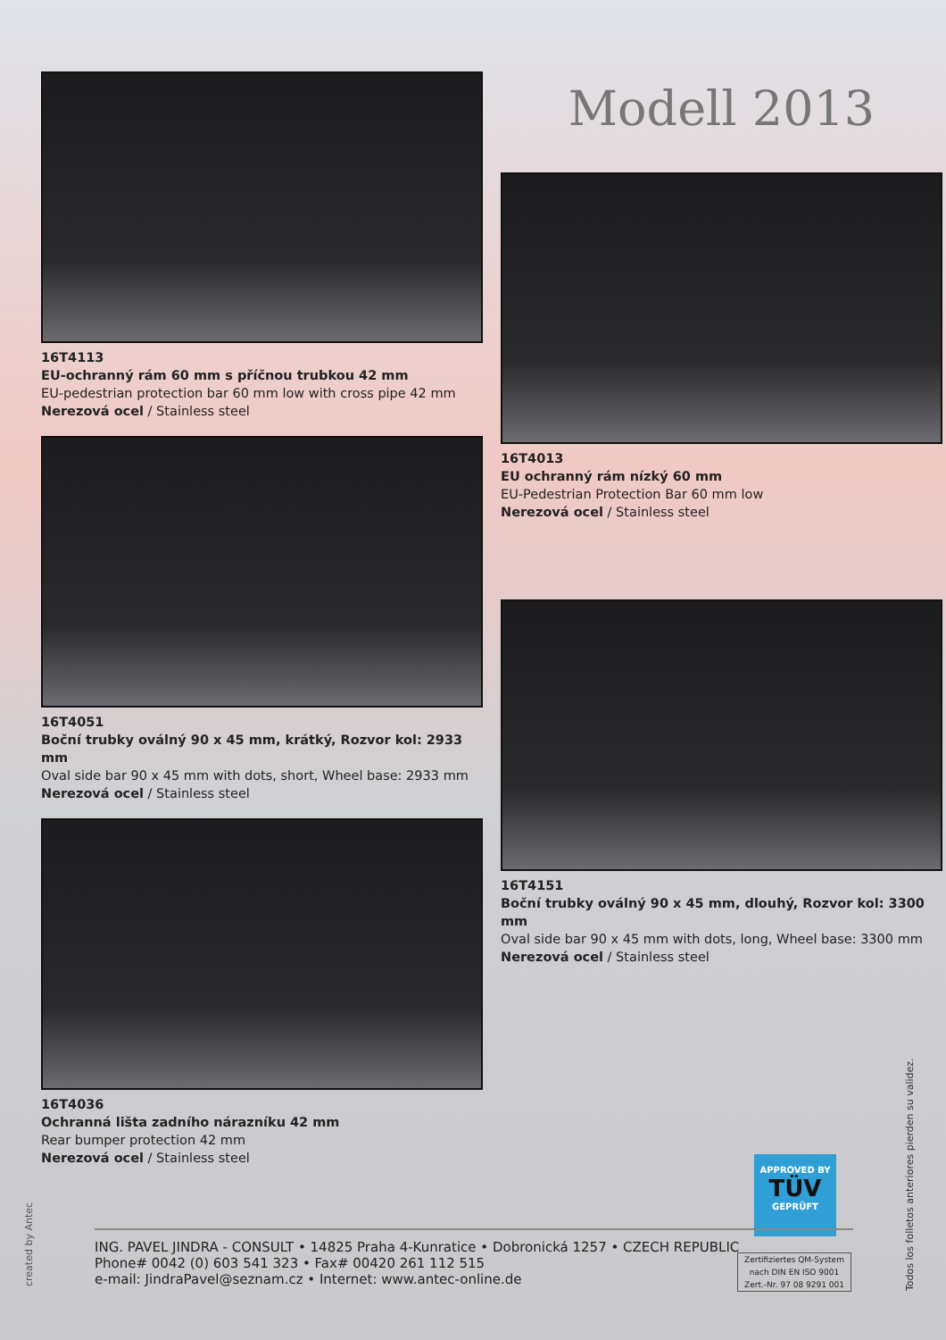16T4113
EU-ochranný rám 60 mm s příčnou trubkou 42 mm
EU-pedestrian protection bar 60 mm low with cross pipe 42 mm
Nerezová ocel / Stainless steel
16T4051
Boční trubky oválný 90 x 45 mm, krátký, Rozvor kol: 2933 mm
Oval side bar 90 x 45 mm with dots, short, Wheel base: 2933 mm
Nerezová ocel / Stainless steel
16T4036
Ochranná lišta zadního nárazníku 42 mm
Rear bumper protection 42 mm
Nerezová ocel / Stainless steel
Modell 2013
16T4013
EU ochranný rám nízký 60 mm
EU-Pedestrian Protection Bar 60 mm low
Nerezová ocel / Stainless steel
16T4151
Boční trubky oválný 90 x 45 mm, dlouhý, Rozvor kol: 3300 mm
Oval side bar 90 x 45 mm with dots, long, Wheel base: 3300 mm
Nerezová ocel / Stainless steel
APPROVED BY
TÜV
GEPRÜFT
ING. PAVEL JINDRA - CONSULT • 14825 Praha 4-Kunratice • Dobronická 1257 • CZECH REPUBLIC
Phone# 0042 (0) 603 541 323 • Fax# 00420 261 112 515
e-mail: JindraPavel@seznam.cz • Internet: www.antec-online.de
Zertifiziertes QM-System
nach DIN EN ISO 9001
Zert.-Nr. 97 08 9291 001
created by Antec Todos los folletos anteriores pierden su validez.